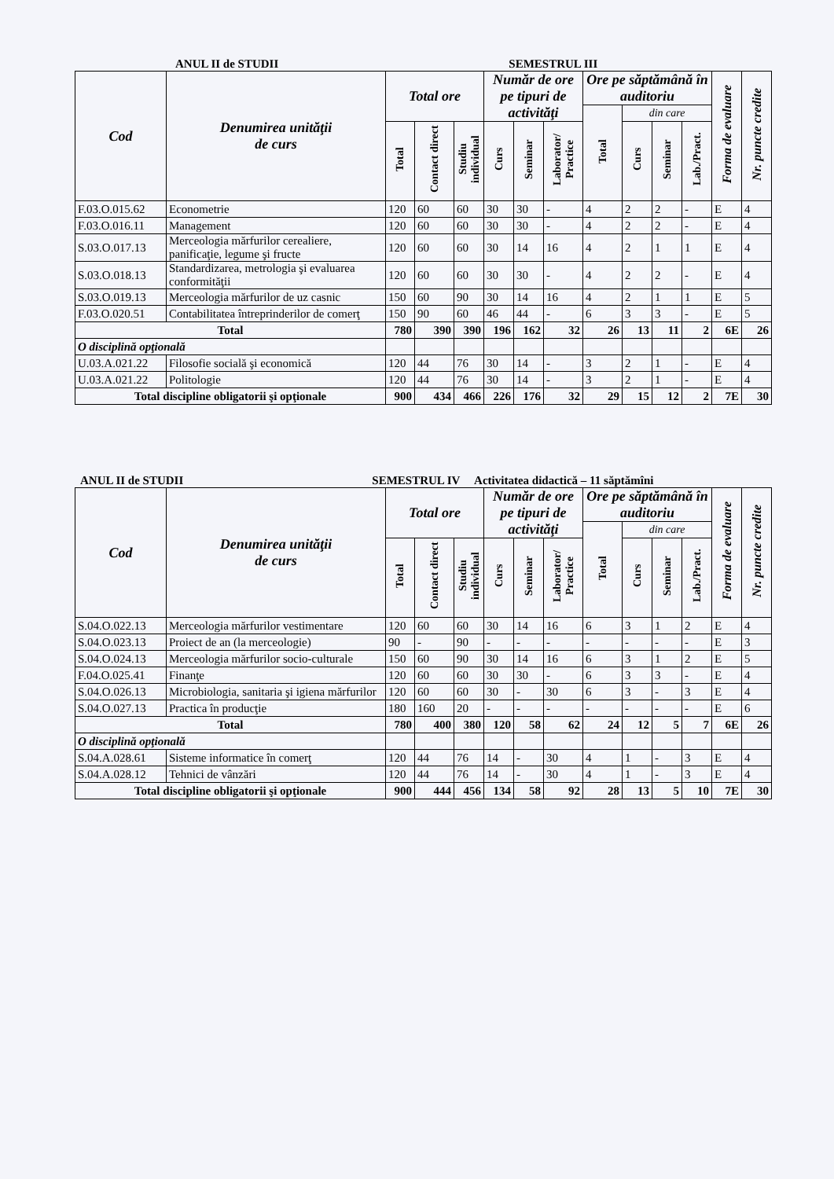ANUL II de STUDII SEMESTRUL III
| Cod | Denumirea unităţii de curs | Total ore | | | Număr de ore pe tipuri de activităţi | | | Ore pe săptămână în auditoriu | | | | Forma de evaluare | Nr. puncte credite |
| --- | --- | --- | --- | --- | --- | --- | --- | --- | --- | --- | --- | --- | --- |
| | | | | | | | | Total | din care | | | | |
| | | Total | Contact direct | Studiu individual | Curs | Seminar | Laborator/ Practice | | Curs | Seminar | Lab./Pract. | | |
| F.03.O.015.62 | Econometrie | 120 | 60 | 60 | 30 | 30 | - | 4 | 2 | 2 | - | E | 4 |
| F.03.O.016.11 | Management | 120 | 60 | 60 | 30 | 30 | - | 4 | 2 | 2 | - | E | 4 |
| S.03.O.017.13 | Merceologia mărfurilor cerealiere, panificaţie, legume şi fructe | 120 | 60 | 60 | 30 | 14 | 16 | 4 | 2 | 1 | 1 | E | 4 |
| S.03.O.018.13 | Standardizarea, metrologia şi evaluarea conformităţii | 120 | 60 | 60 | 30 | 30 | - | 4 | 2 | 2 | - | E | 4 |
| S.03.O.019.13 | Merceologia mărfurilor de uz casnic | 150 | 60 | 90 | 30 | 14 | 16 | 4 | 2 | 1 | 1 | E | 5 |
| F.03.O.020.51 | Contabilitatea întreprinderilor de comerţ | 150 | 90 | 60 | 46 | 44 | - | 6 | 3 | 3 | - | E | 5 |
| Total | | 780 | 390 | 390 | 196 | 162 | 32 | 26 | 13 | 11 | 2 | 6E | 26 |
| O disciplină opţională | | | | | | | | | | | | | |
| U.03.A.021.22 | Filosofie socială şi economică | 120 | 44 | 76 | 30 | 14 | - | 3 | 2 | 1 | - | E | 4 |
| U.03.A.021.22 | Politologie | 120 | 44 | 76 | 30 | 14 | - | 3 | 2 | 1 | - | E | 4 |
| Total discipline obligatorii şi opţionale | | 900 | 434 | 466 | 226 | 176 | 32 | 29 | 15 | 12 | 2 | 7E | 30 |
ANUL II de STUDII SEMESTRUL IV Activitatea didactică – 11 săptămîni
| Cod | Denumirea unităţii de curs | Total ore | | | Număr de ore pe tipuri de activităţi | | | Ore pe săptămână în auditoriu | | | | Forma de evaluare | Nr. puncte credite |
| --- | --- | --- | --- | --- | --- | --- | --- | --- | --- | --- | --- | --- | --- |
| | | | | | | | | Total | din care | | | | |
| | | Total | Contact direct | Studiu individual | Curs | Seminar | Laborator/ Practice | | Curs | Seminar | Lab./Pract. | | |
| S.04.O.022.13 | Merceologia mărfurilor vestimentare | 120 | 60 | 60 | 30 | 14 | 16 | 6 | 3 | 1 | 2 | E | 4 |
| S.04.O.023.13 | Proiect de an (la merceologie) | 90 | - | 90 | - | - | - | - | - | - | - | E | 3 |
| S.04.O.024.13 | Merceologia mărfurilor socio-culturale | 150 | 60 | 90 | 30 | 14 | 16 | 6 | 3 | 1 | 2 | E | 5 |
| F.04.O.025.41 | Finanţe | 120 | 60 | 60 | 30 | 30 | - | 6 | 3 | 3 | - | E | 4 |
| S.04.O.026.13 | Microbiologia, sanitaria şi igiena mărfurilor | 120 | 60 | 60 | 30 | - | 30 | 6 | 3 | - | 3 | E | 4 |
| S.04.O.027.13 | Practica în producţie | 180 | 160 | 20 | - | - | - | - | - | - | - | E | 6 |
| Total | | 780 | 400 | 380 | 120 | 58 | 62 | 24 | 12 | 5 | 7 | 6E | 26 |
| O disciplină opţională | | | | | | | | | | | | | |
| S.04.A.028.61 | Sisteme informatice în comerţ | 120 | 44 | 76 | 14 | - | 30 | 4 | 1 | - | 3 | E | 4 |
| S.04.A.028.12 | Tehnici de vânzări | 120 | 44 | 76 | 14 | - | 30 | 4 | 1 | - | 3 | E | 4 |
| Total discipline obligatorii şi opţionale | | 900 | 444 | 456 | 134 | 58 | 92 | 28 | 13 | 5 | 10 | 7E | 30 |